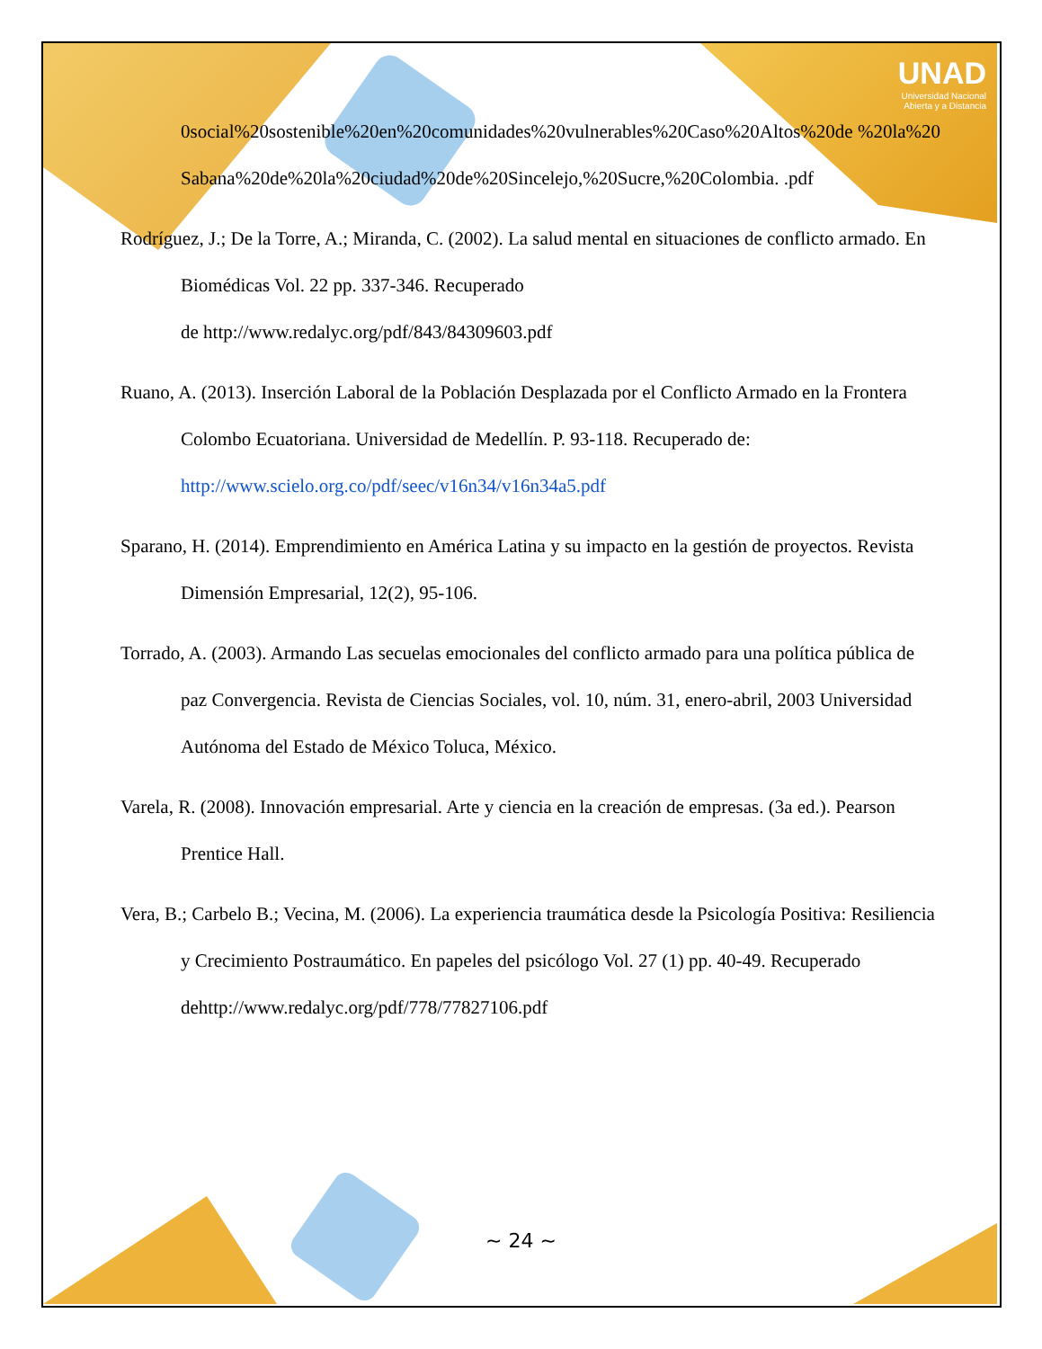UNAD
Universidad Nacional
Abierta y a Distancia
0social%20sostenible%20en%20comunidades%20vulnerables%20Caso%20Altos%20de %20la%20Sabana%20de%20la%20ciudad%20de%20Sincelejo,%20Sucre,%20Colombia. .pdf
Rodríguez, J.; De la Torre, A.; Miranda, C. (2002). La salud mental en situaciones de conflicto armado. En Biomédicas Vol. 22 pp. 337-346. Recuperado
de http://www.redalyc.org/pdf/843/84309603.pdf
Ruano, A. (2013). Inserción Laboral de la Población Desplazada por el Conflicto Armado en la Frontera Colombo Ecuatoriana. Universidad de Medellín. P. 93-118. Recuperado de: http://www.scielo.org.co/pdf/seec/v16n34/v16n34a5.pdf
Sparano, H. (2014). Emprendimiento en América Latina y su impacto en la gestión de proyectos. Revista Dimensión Empresarial, 12(2), 95-106.
Torrado, A. (2003). Armando Las secuelas emocionales del conflicto armado para una política pública de paz Convergencia. Revista de Ciencias Sociales, vol. 10, núm. 31, enero-abril, 2003 Universidad Autónoma del Estado de México Toluca, México.
Varela, R. (2008). Innovación empresarial. Arte y ciencia en la creación de empresas. (3a ed.). Pearson Prentice Hall.
Vera, B.; Carbelo B.; Vecina, M. (2006). La experiencia traumática desde la Psicología Positiva: Resiliencia y Crecimiento Postraumático. En papeles del psicólogo Vol. 27 (1) pp. 40-49. Recuperado dehttp://www.redalyc.org/pdf/778/77827106.pdf
~ 24 ~